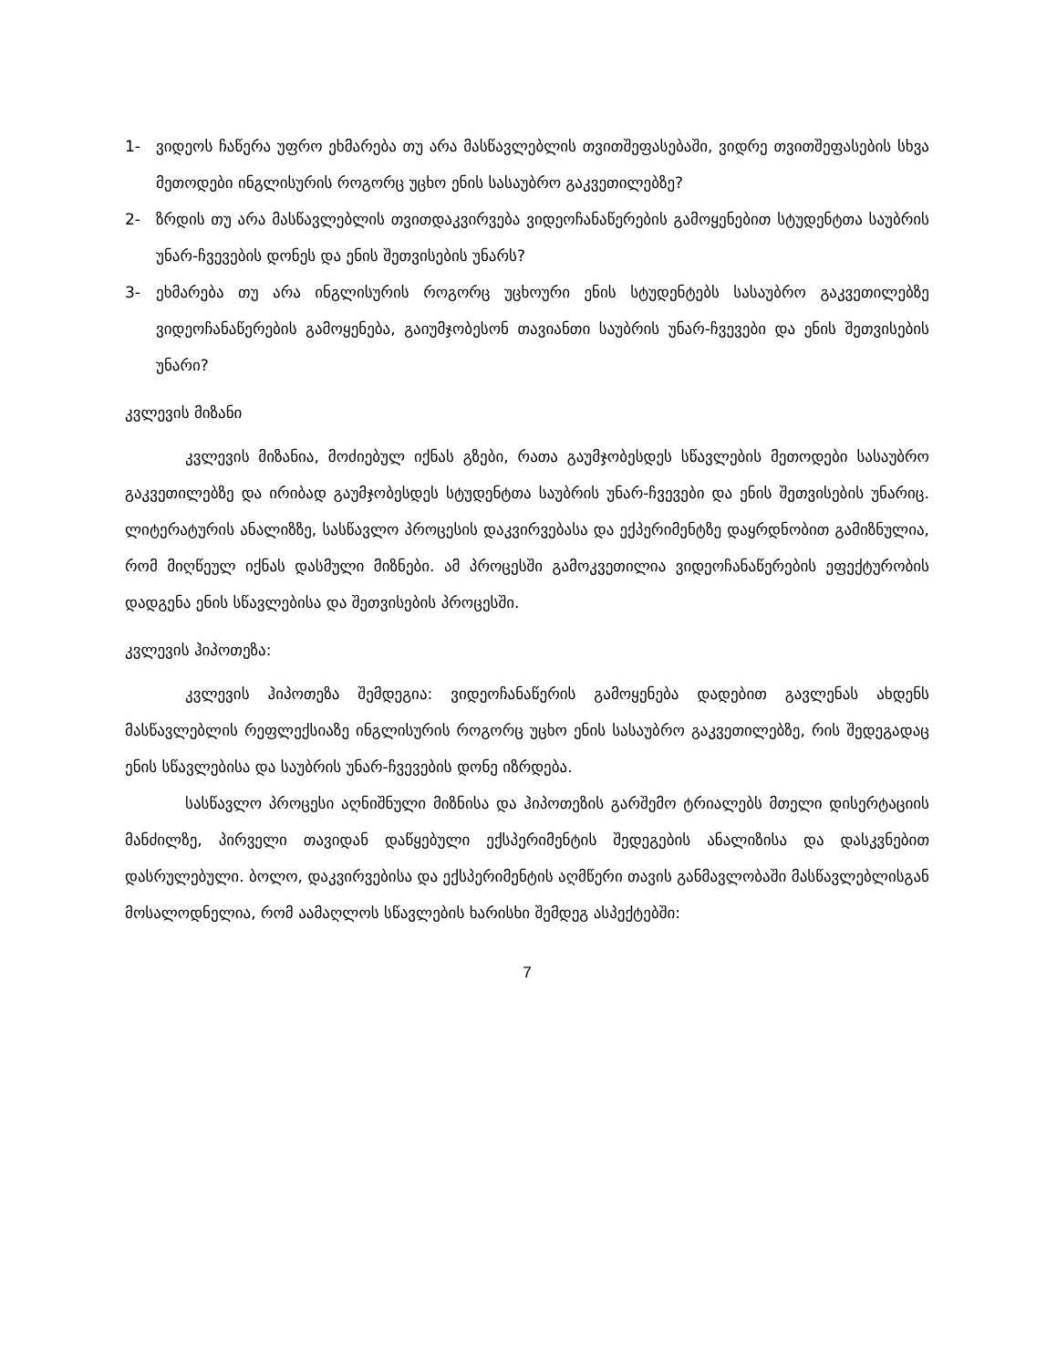1- ვიდეოს ჩაწერა უფრო ეხმარება თუ არა მასწავლებლის თვითშეფასებაში, ვიდრე თვითშეფასების სხვა მეთოდები ინგლისურის როგორც უცხო ენის სასაუბრო გაკვეთილებზე?
2- ზრდის თუ არა მასწავლებლის თვითდაკვირვება ვიდეოჩანაწერების გამოყენებით სტუდენტთა საუბრის უნარ-ჩვევების დონეს და ენის შეთვისების უნარს?
3- ეხმარება თუ არა ინგლისურის როგორც უცხოური ენის სტუდენტებს სასაუბრო გაკვეთილებზე ვიდეოჩანაწერების გამოყენება, გაიუმჯობესონ თავიანთი საუბრის უნარ-ჩვევები და ენის შეთვისების უნარი?
კვლევის მიზანი
კვლევის მიზანია, მოძიებულ იქნას გზები, რათა გაუმჯობესდეს სწავლების მეთოდები სასაუბრო გაკვეთილებზე და ირიბად გაუმჯობესდეს სტუდენტთა საუბრის უნარ-ჩვევები და ენის შეთვისების უნარიც. ლიტერატურის ანალიზზე, სასწავლო პროცესის დაკვირვებასა და ექპერიმენტზე დაყრდნობით გამიზნულია, რომ მიღწეულ იქნას დასმული მიზნები. ამ პროცესში გამოკვეთილია ვიდეოჩანაწერების ეფექტურობის დადგენა ენის სწავლებისა და შეთვისების პროცესში.
კვლევის ჰიპოთეზა:
კვლევის ჰიპოთეზა შემდეგია: ვიდეოჩანაწერის გამოყენება დადებით გავლენას ახდენს მასწავლებლის რეფლექსიაზე ინგლისურის როგორც უცხო ენის სასაუბრო გაკვეთილებზე, რის შედეგადაც ენის სწავლებისა და საუბრის უნარ-ჩვევების დონე იზრდება.
სასწავლო პროცესი აღნიშნული მიზნისა და ჰიპოთეზის გარშემო ტრიალებს მთელი დისერტაციის მანძილზე, პირველი თავიდან დაწყებული ექსპერიმენტის შედეგების ანალიზისა და დასკვნებით დასრულებული. ბოლო, დაკვირვებისა და ექსპერიმენტის აღმწერი თავის განმავლობაში მასწავლებლისგან მოსალოდნელია, რომ აამაღლოს სწავლების ხარისხი შემდეგ ასპექტებში:
7